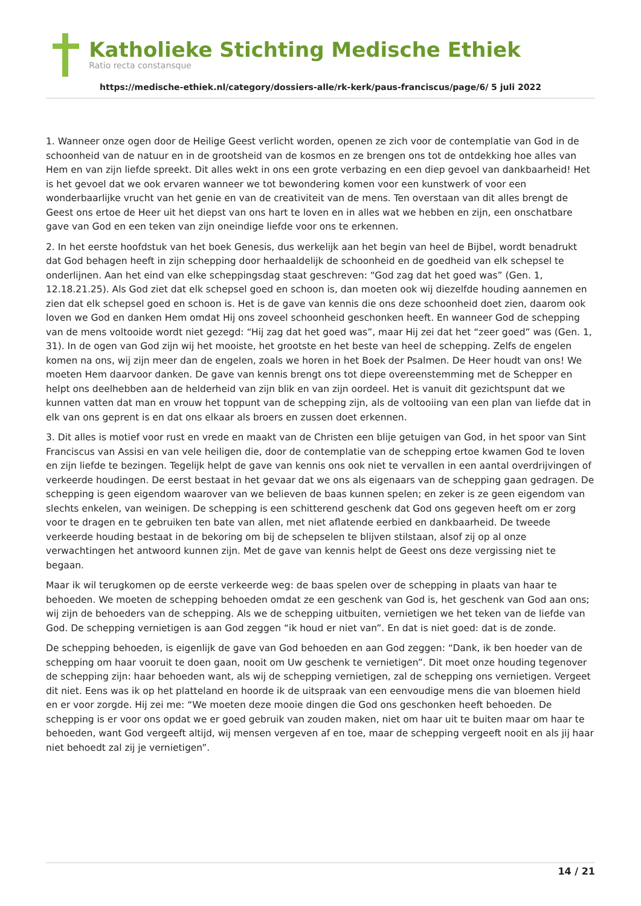Katholieke Stichting Medische Ethiek
Ratio recta constansque
https://medische-ethiek.nl/category/dossiers-alle/rk-kerk/paus-franciscus/page/6/ 5 juli 2022
1. Wanneer onze ogen door de Heilige Geest verlicht worden, openen ze zich voor de contemplatie van God in de schoonheid van de natuur en in de grootsheid van de kosmos en ze brengen ons tot de ontdekking hoe alles van Hem en van zijn liefde spreekt. Dit alles wekt in ons een grote verbazing en een diep gevoel van dankbaarheid! Het is het gevoel dat we ook ervaren wanneer we tot bewondering komen voor een kunstwerk of voor een wonderbaarlijke vrucht van het genie en van de creativiteit van de mens. Ten overstaan van dit alles brengt de Geest ons ertoe de Heer uit het diepst van ons hart te loven en in alles wat we hebben en zijn, een onschatbare gave van God en een teken van zijn oneindige liefde voor ons te erkennen.
2. In het eerste hoofdstuk van het boek Genesis, dus werkelijk aan het begin van heel de Bijbel, wordt benadrukt dat God behagen heeft in zijn schepping door herhaaldelijk de schoonheid en de goedheid van elk schepsel te onderlijnen. Aan het eind van elke scheppingsdag staat geschreven: “God zag dat het goed was” (Gen. 1, 12.18.21.25). Als God ziet dat elk schepsel goed en schoon is, dan moeten ook wij diezelfde houding aannemen en zien dat elk schepsel goed en schoon is. Het is de gave van kennis die ons deze schoonheid doet zien, daarom ook loven we God en danken Hem omdat Hij ons zoveel schoonheid geschonken heeft. En wanneer God de schepping van de mens voltooide wordt niet gezegd: “Hij zag dat het goed was”, maar Hij zei dat het “zeer goed” was (Gen. 1, 31). In de ogen van God zijn wij het mooiste, het grootste en het beste van heel de schepping. Zelfs de engelen komen na ons, wij zijn meer dan de engelen, zoals we horen in het Boek der Psalmen. De Heer houdt van ons! We moeten Hem daarvoor danken. De gave van kennis brengt ons tot diepe overeenstemming met de Schepper en helpt ons deelhebben aan de helderheid van zijn blik en van zijn oordeel. Het is vanuit dit gezichtspunt dat we kunnen vatten dat man en vrouw het toppunt van de schepping zijn, als de voltooiing van een plan van liefde dat in elk van ons geprent is en dat ons elkaar als broers en zussen doet erkennen.
3. Dit alles is motief voor rust en vrede en maakt van de Christen een blije getuigen van God, in het spoor van Sint Franciscus van Assisi en van vele heiligen die, door de contemplatie van de schepping ertoe kwamen God te loven en zijn liefde te bezingen. Tegelijk helpt de gave van kennis ons ook niet te vervallen in een aantal overdrijvingen of verkeerde houdingen. De eerst bestaat in het gevaar dat we ons als eigenaars van de schepping gaan gedragen. De schepping is geen eigendom waarover van we believen de baas kunnen spelen; en zeker is ze geen eigendom van slechts enkelen, van weinigen. De schepping is een schitterend geschenk dat God ons gegeven heeft om er zorg voor te dragen en te gebruiken ten bate van allen, met niet aflatende eerbied en dankbaarheid. De tweede verkeerde houding bestaat in de bekoring om bij de schepselen te blijven stilstaan, alsof zij op al onze verwachtingen het antwoord kunnen zijn. Met de gave van kennis helpt de Geest ons deze vergissing niet te begaan.
Maar ik wil terugkomen op de eerste verkeerde weg: de baas spelen over de schepping in plaats van haar te behoeden. We moeten de schepping behoeden omdat ze een geschenk van God is, het geschenk van God aan ons; wij zijn de behoeders van de schepping. Als we de schepping uitbuiten, vernietigen we het teken van de liefde van God. De schepping vernietigen is aan God zeggen “ik houd er niet van”. En dat is niet goed: dat is de zonde.
De schepping behoeden, is eigenlijk de gave van God behoeden en aan God zeggen: “Dank, ik ben hoeder van de schepping om haar vooruit te doen gaan, nooit om Uw geschenk te vernietigen”. Dit moet onze houding tegenover de schepping zijn: haar behoeden want, als wij de schepping vernietigen, zal de schepping ons vernietigen. Vergeet dit niet. Eens was ik op het platteland en hoorde ik de uitspraak van een eenvoudige mens die van bloemen hield en er voor zorgde. Hij zei me: “We moeten deze mooie dingen die God ons geschonken heeft behoeden. De schepping is er voor ons opdat we er goed gebruik van zouden maken, niet om haar uit te buiten maar om haar te behoeden, want God vergeeft altijd, wij mensen vergeven af en toe, maar de schepping vergeeft nooit en als jij haar niet behoedt zal zij je vernietigen”.
14 / 21